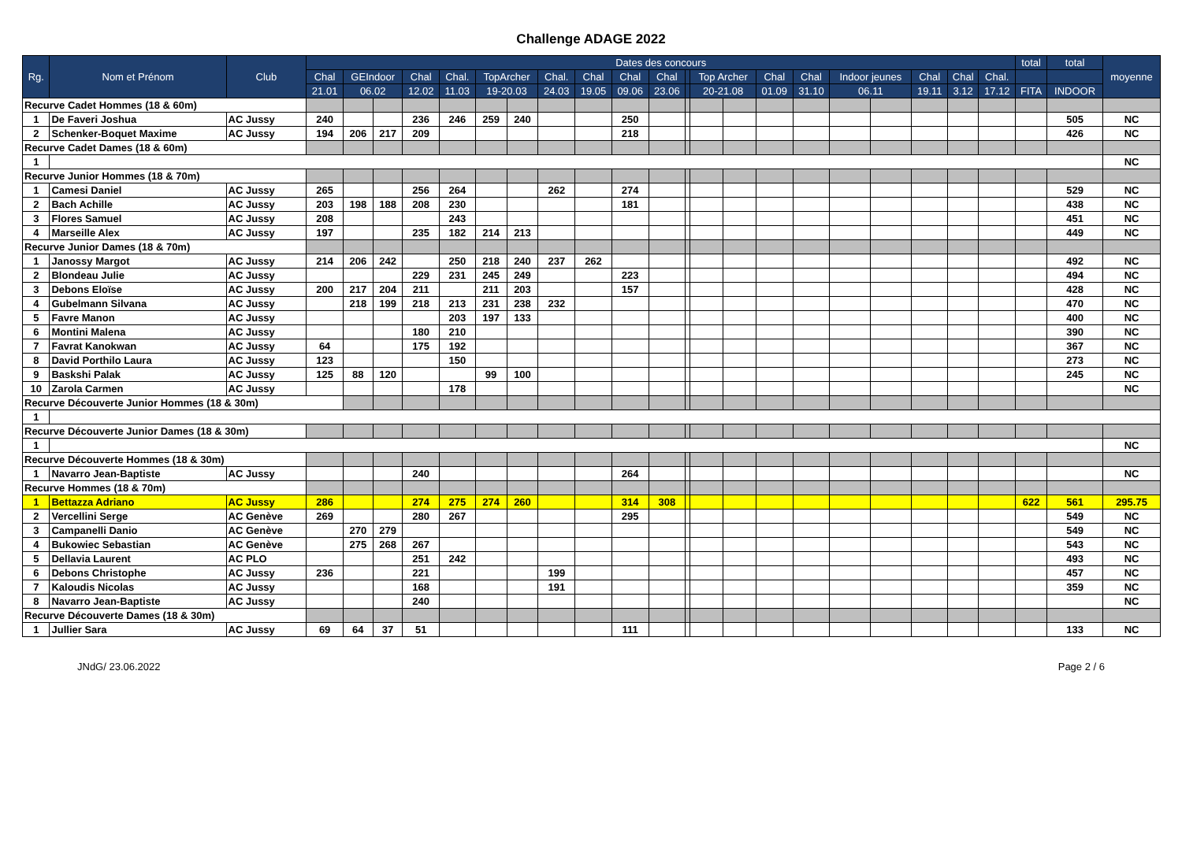Challenge ADAGE 2022
| Rg. | Nom et Prénom | Club | Dates des concours | | | | | | | | | | | | | | | | | | | | | total | total | moyenne |
| --- | --- | --- | --- | --- | --- | --- | --- | --- | --- | --- | --- | --- | --- | --- | --- | --- | --- | --- | --- | --- | --- | --- | --- | --- | --- | --- |
| | | | Chal | GEIndoor | | Chal | Chal. | TopArcher | | Chal. | Chal | Chal | Chal | | Top Archer | | Chal | Chal | Indoor jeunes | | Chal | Chal | Chal. | | | |
| | | | 21.01 | 06.02 | | 12.02 | 11.03 | 19-20.03 | | 24.03 | 19.05 | 09.06 | 23.06 | | 20-21.08 | | 01.09 | 31.10 | 06.11 | | 19.11 | 3.12 | 17.12 | FITA | INDOOR | |
| Recurve Cadet Hommes (18 & 60m) | | | | | | | | | | | | | | | | | | | | | | | | | | |
| 1 | De Faveri Joshua | AC Jussy | 240 | | | 236 | 246 | 259 | 240 | | | 250 | | | | | | | | | | | | | 505 | NC |
| 2 | Schenker-Boquet Maxime | AC Jussy | 194 | 206 | 217 | 209 | | | | | | 218 | | | | | | | | | | | | | 426 | NC |
| Recurve Cadet Dames (18 & 60m) | | | | | | | | | | | | | | | | | | | | | | | | | | |
| 1 | | | | | | | | | | | | | | | | | | | | | | | | | | NC |
| Recurve Junior Hommes (18 & 70m) | | | | | | | | | | | | | | | | | | | | | | | | | | |
| 1 | Camesi Daniel | AC Jussy | 265 | | | 256 | 264 | | | 262 | | 274 | | | | | | | | | | | | | 529 | NC |
| 2 | Bach Achille | AC Jussy | 203 | 198 | 188 | 208 | 230 | | | | | 181 | | | | | | | | | | | | | 438 | NC |
| 3 | Flores Samuel | AC Jussy | 208 | | | | 243 | | | | | | | | | | | | | | | | | | 451 | NC |
| 4 | Marseille Alex | AC Jussy | 197 | | | 235 | 182 | 214 | 213 | | | | | | | | | | | | | | | | 449 | NC |
| Recurve Junior Dames (18 & 70m) | | | | | | | | | | | | | | | | | | | | | | | | | | |
| 1 | Janossy Margot | AC Jussy | 214 | 206 | 242 | | 250 | 218 | 240 | 237 | 262 | | | | | | | | | | | | | | 492 | NC |
| 2 | Blondeau Julie | AC Jussy | | | | 229 | 231 | 245 | 249 | | | 223 | | | | | | | | | | | | | 494 | NC |
| 3 | Debons Eloïse | AC Jussy | 200 | 217 | 204 | 211 | | 211 | 203 | | | 157 | | | | | | | | | | | | | 428 | NC |
| 4 | Gubelmann Silvana | AC Jussy | | 218 | 199 | 218 | 213 | 231 | 238 | 232 | | | | | | | | | | | | | | | 470 | NC |
| 5 | Favre Manon | AC Jussy | | | | | 203 | 197 | 133 | | | | | | | | | | | | | | | | 400 | NC |
| 6 | Montini Malena | AC Jussy | | | | 180 | 210 | | | | | | | | | | | | | | | | | | 390 | NC |
| 7 | Favrat Kanokwan | AC Jussy | 64 | | | 175 | 192 | | | | | | | | | | | | | | | | | | 367 | NC |
| 8 | David Porthilo Laura | AC Jussy | 123 | | | | 150 | | | | | | | | | | | | | | | | | | 273 | NC |
| 9 | Baskshi Palak | AC Jussy | 125 | 88 | 120 | | | 99 | 100 | | | | | | | | | | | | | | | | 245 | NC |
| 10 | Zarola Carmen | AC Jussy | | | | | 178 | | | | | | | | | | | | | | | | | | | NC |
| Recurve Découverte Junior Hommes (18 & 30m) | | | | | | | | | | | | | | | | | | | | | | | | | | |
| 1 | | | | | | | | | | | | | | | | | | | | | | | | | | |
| Recurve Découverte Junior Dames (18 & 30m) | | | | | | | | | | | | | | | | | | | | | | | | | | |
| 1 | | | | | | | | | | | | | | | | | | | | | | | | | | NC |
| Recurve Découverte Hommes (18 & 30m) | | | | | | | | | | | | | | | | | | | | | | | | | | |
| 1 | Navarro Jean-Baptiste | AC Jussy | | | | 240 | | | | | | 264 | | | | | | | | | | | | | | NC |
| Recurve Hommes (18 & 70m) | | | | | | | | | | | | | | | | | | | | | | | | | | |
| 1 | Bettazza Adriano | AC Jussy | 286 | | | 274 | 275 | 274 | 260 | | | 314 | 308 | | | | | | | | | | | 622 | 561 | 295.75 |
| 2 | Vercellini Serge | AC Genève | 269 | | | 280 | 267 | | | | | 295 | | | | | | | | | | | | | 549 | NC |
| 3 | Campanelli Danio | AC Genève | | 270 | 279 | | | | | | | | | | | | | | | | | | | | 549 | NC |
| 4 | Bukowiec Sebastian | AC Genève | | 275 | 268 | 267 | | | | | | | | | | | | | | | | | | | 543 | NC |
| 5 | Dellavia Laurent | AC PLO | | | | 251 | 242 | | | | | | | | | | | | | | | | | | 493 | NC |
| 6 | Debons Christophe | AC Jussy | 236 | | | 221 | | | | 199 | | | | | | | | | | | | | | | 457 | NC |
| 7 | Kaloudis Nicolas | AC Jussy | | | | 168 | | | | 191 | | | | | | | | | | | | | | | 359 | NC |
| 8 | Navarro Jean-Baptiste | AC Jussy | | | | 240 | | | | | | | | | | | | | | | | | | | | NC |
| Recurve Découverte Dames (18 & 30m) | | | | | | | | | | | | | | | | | | | | | | | | | | |
| 1 | Jullier Sara | AC Jussy | 69 | 64 | 37 | 51 | | | | | | 111 | | | | | | | | | | | | | 133 | NC |
JNdG/ 23.06.2022 Page 2 / 6